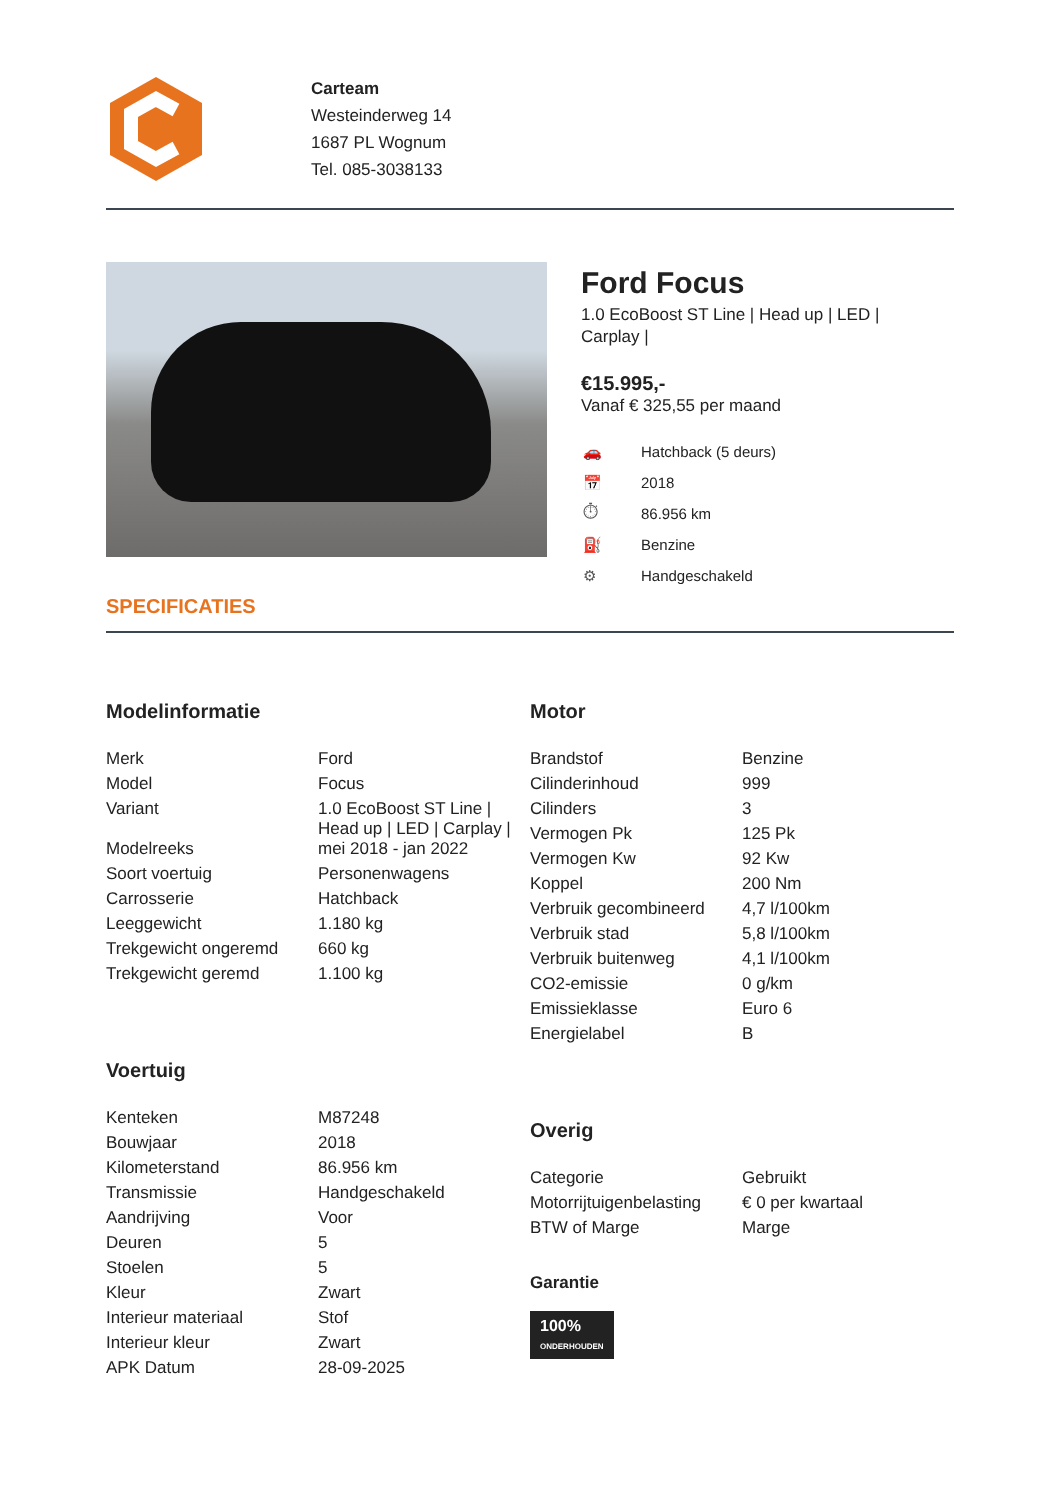Carteam
Westeinderweg 14
1687 PL Wognum
Tel. 085-3038133
Ford Focus
1.0 EcoBoost ST Line | Head up | LED |
Carplay |
€15.995,-
Vanaf € 325,55 per maand
| 🚗 | Hatchback (5 deurs) |
| 📅 | 2018 |
| ⏱ | 86.956 km |
| ⛽ | Benzine |
| ⚙ | Handgeschakeld |
SPECIFICATIES
Modelinformatie
| Merk | Ford |
| Model | Focus |
| Variant | 1.0 EcoBoost ST Line / Head up / LED / Carplay / |
| Modelreeks | mei 2018 - jan 2022 |
| Soort voertuig | Personenwagens |
| Carrosserie | Hatchback |
| Leeggewicht | 1.180 kg |
| Trekgewicht ongeremd | 660 kg |
| Trekgewicht geremd | 1.100 kg |
Voertuig
| Kenteken | M87248 |
| Bouwjaar | 2018 |
| Kilometerstand | 86.956 km |
| Transmissie | Handgeschakeld |
| Aandrijving | Voor |
| Deuren | 5 |
| Stoelen | 5 |
| Kleur | Zwart |
| Interieur materiaal | Stof |
| Interieur kleur | Zwart |
| APK Datum | 28-09-2025 |
Motor
| Brandstof | Benzine |
| Cilinderinhoud | 999 |
| Cilinders | 3 |
| Vermogen Pk | 125 Pk |
| Vermogen Kw | 92 Kw |
| Koppel | 200 Nm |
| Verbruik gecombineerd | 4,7 l/100km |
| Verbruik stad | 5,8 l/100km |
| Verbruik buitenweg | 4,1 l/100km |
| CO2-emissie | 0 g/km |
| Emissieklasse | Euro 6 |
| Energielabel | B |
Overig
| Categorie | Gebruikt |
| Motorrijtuigenbelasting | € 0 per kwartaal |
| BTW of Marge | Marge |
Garantie
100%
ONDERHOUDEN